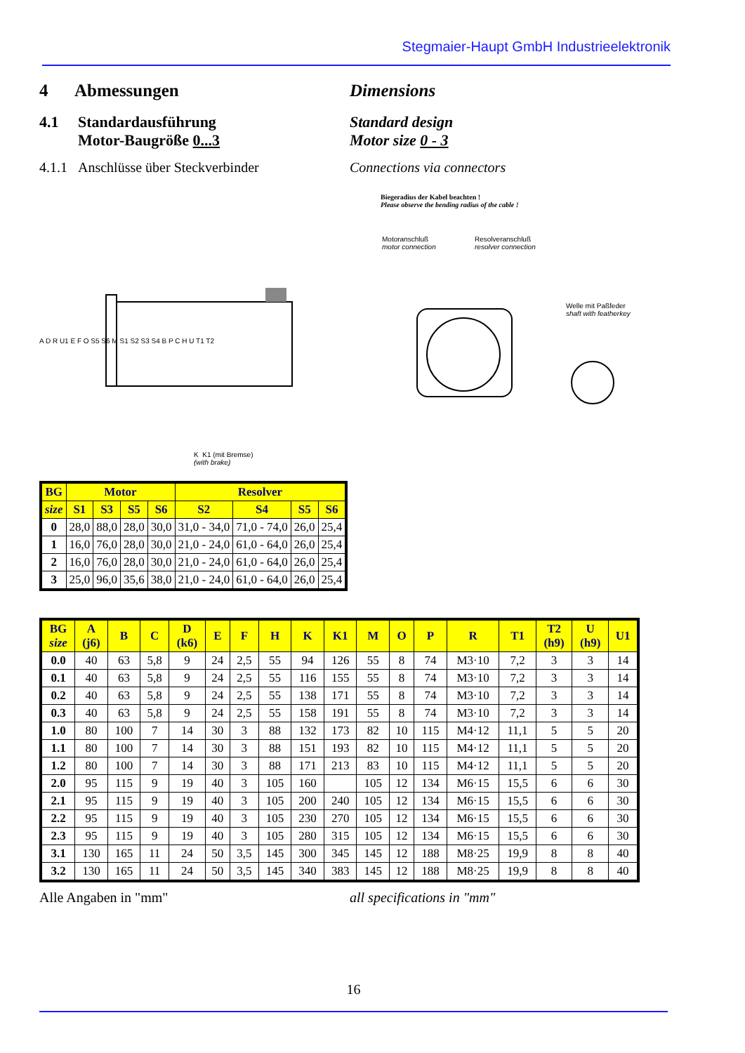Stegmaier-Haupt GmbH Industrieelektronik
4 Abmessungen Dimensions
4.1 Standardausführung
Motor-Baugröße 0...3
Standard design
Motor size 0 - 3
4.1.1 Anschlüsse über Steckverbinder
Connections via connectors
Biegeradius der Kabel beachten !
Please observe the bending radius of the cable !
Motoranschluß
motor connection
Resolveranschluß
resolver connection
Welle mit Paßfeder
shaft with featherkey
K K1 (mit Bremse)
(with brake)
A D R U1 E F O S5 S6 M S1 S2 S3 S4 B P C H U T1 T2
| BG | Motor | | | | Resolver | | | |
| --- | --- | --- | --- | --- | --- | --- | --- | --- |
| size | S1 | S3 | S5 | S6 | S2 | S4 | S5 | S6 |
| 0 | 28,0 | 88,0 | 28,0 | 30,0 | 31,0 - 34,0 | 71,0 - 74,0 | 26,0 | 25,4 |
| 1 | 16,0 | 76,0 | 28,0 | 30,0 | 21,0 - 24,0 | 61,0 - 64,0 | 26,0 | 25,4 |
| 2 | 16,0 | 76,0 | 28,0 | 30,0 | 21,0 - 24,0 | 61,0 - 64,0 | 26,0 | 25,4 |
| 3 | 25,0 | 96,0 | 35,6 | 38,0 | 21,0 - 24,0 | 61,0 - 64,0 | 26,0 | 25,4 |
| BG size | A (j6) | B | C | D (k6) | E | F | H | K | K1 | M | O | P | R | T1 | T2 (h9) | U (h9) | U1 |
| --- | --- | --- | --- | --- | --- | --- | --- | --- | --- | --- | --- | --- | --- | --- | --- | --- | --- |
| 0.0 | 40 | 63 | 5,8 | 9 | 24 | 2,5 | 55 | 94 | 126 | 55 | 8 | 74 | M3·10 | 7,2 | 3 | 3 | 14 |
| 0.1 | 40 | 63 | 5,8 | 9 | 24 | 2,5 | 55 | 116 | 155 | 55 | 8 | 74 | M3·10 | 7,2 | 3 | 3 | 14 |
| 0.2 | 40 | 63 | 5,8 | 9 | 24 | 2,5 | 55 | 138 | 171 | 55 | 8 | 74 | M3·10 | 7,2 | 3 | 3 | 14 |
| 0.3 | 40 | 63 | 5,8 | 9 | 24 | 2,5 | 55 | 158 | 191 | 55 | 8 | 74 | M3·10 | 7,2 | 3 | 3 | 14 |
| 1.0 | 80 | 100 | 7 | 14 | 30 | 3 | 88 | 132 | 173 | 82 | 10 | 115 | M4·12 | 11,1 | 5 | 5 | 20 |
| 1.1 | 80 | 100 | 7 | 14 | 30 | 3 | 88 | 151 | 193 | 82 | 10 | 115 | M4·12 | 11,1 | 5 | 5 | 20 |
| 1.2 | 80 | 100 | 7 | 14 | 30 | 3 | 88 | 171 | 213 | 83 | 10 | 115 | M4·12 | 11,1 | 5 | 5 | 20 |
| 2.0 | 95 | 115 | 9 | 19 | 40 | 3 | 105 | 160 | | 105 | 12 | 134 | M6·15 | 15,5 | 6 | 6 | 30 |
| 2.1 | 95 | 115 | 9 | 19 | 40 | 3 | 105 | 200 | 240 | 105 | 12 | 134 | M6·15 | 15,5 | 6 | 6 | 30 |
| 2.2 | 95 | 115 | 9 | 19 | 40 | 3 | 105 | 230 | 270 | 105 | 12 | 134 | M6·15 | 15,5 | 6 | 6 | 30 |
| 2.3 | 95 | 115 | 9 | 19 | 40 | 3 | 105 | 280 | 315 | 105 | 12 | 134 | M6·15 | 15,5 | 6 | 6 | 30 |
| 3.1 | 130 | 165 | 11 | 24 | 50 | 3,5 | 145 | 300 | 345 | 145 | 12 | 188 | M8·25 | 19,9 | 8 | 8 | 40 |
| 3.2 | 130 | 165 | 11 | 24 | 50 | 3,5 | 145 | 340 | 383 | 145 | 12 | 188 | M8·25 | 19,9 | 8 | 8 | 40 |
Alle Angaben in "mm" all specifications in "mm"
16